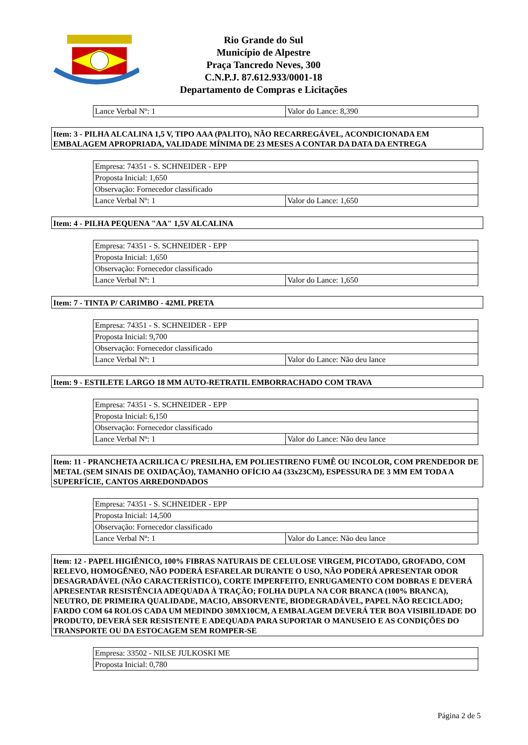Rio Grande do Sul
Município de Alpestre
Praça Tancredo Neves, 300
C.N.P.J. 87.612.933/0001-18
Departamento de Compras e Licitações
| Lance Verbal Nº: 1 | Valor do Lance: 8,390 |
Item: 3 - PILHA ALCALINA 1,5 V, TIPO AAA (PALITO), NÃO RECARREGÁVEL, ACONDICIONADA EM EMBALAGEM APROPRIADA, VALIDADE MÍNIMA DE 23 MESES A CONTAR DA DATA DA ENTREGA
| Empresa: 74351 - S. SCHNEIDER - EPP | |
| Proposta Inicial: 1,650 | |
| Observação: Fornecedor classificado | |
| Lance Verbal Nº: 1 | Valor do Lance: 1,650 |
Item: 4 - PILHA PEQUENA "AA" 1,5V ALCALINA
| Empresa: 74351 - S. SCHNEIDER - EPP | |
| Proposta Inicial: 1,650 | |
| Observação: Fornecedor classificado | |
| Lance Verbal Nº: 1 | Valor do Lance: 1,650 |
Item: 7 - TINTA P/ CARIMBO - 42ML PRETA
| Empresa: 74351 - S. SCHNEIDER - EPP | |
| Proposta Inicial: 9,700 | |
| Observação: Fornecedor classificado | |
| Lance Verbal Nº: 1 | Valor do Lance: Não deu lance |
Item: 9 - ESTILETE LARGO 18 MM AUTO-RETRATIL EMBORRACHADO COM TRAVA
| Empresa: 74351 - S. SCHNEIDER - EPP | |
| Proposta Inicial: 6,150 | |
| Observação: Fornecedor classificado | |
| Lance Verbal Nº: 1 | Valor do Lance: Não deu lance |
Item: 11 - PRANCHETA ACRILICA C/ PRESILHA, EM POLIESTIRENO FUMÊ OU INCOLOR, COM PRENDEDOR DE METAL (SEM SINAIS DE OXIDAÇÃO), TAMANHO OFÍCIO A4 (33x23CM), ESPESSURA DE 3 MM EM TODA A SUPERFÍCIE, CANTOS ARREDONDADOS
| Empresa: 74351 - S. SCHNEIDER - EPP | |
| Proposta Inicial: 14,500 | |
| Observação: Fornecedor classificado | |
| Lance Verbal Nº: 1 | Valor do Lance: Não deu lance |
Item: 12 - PAPEL HIGIÊNICO, 100% FIBRAS NATURAIS DE CELULOSE VIRGEM, PICOTADO, GROFADO, COM RELEVO, HOMOGÊNEO, NÃO PODERÁ ESFARELAR DURANTE O USO, NÃO PODERÁ APRESENTAR ODOR DESAGRADÁVEL (NÃO CARACTERÍSTICO), CORTE IMPERFEITO, ENRUGAMENTO COM DOBRAS E DEVERÁ APRESENTAR RESISTÊNCIA ADEQUADA À TRAÇÃO; FOLHA DUPLA NA COR BRANCA (100% BRANCA), NEUTRO, DE PRIMEIRA QUALIDADE, MACIO, ABSORVENTE, BIODEGRADÁVEL, PAPEL NÃO RECICLADO; FARDO COM 64 ROLOS CADA UM MEDINDO 30MX10CM, A EMBALAGEM DEVERÁ TER BOA VISIBILIDADE DO PRODUTO, DEVERÁ SER RESISTENTE E ADEQUADA PARA SUPORTAR O MANUSEIO E AS CONDIÇÕES DO TRANSPORTE OU DA ESTOCAGEM SEM ROMPER-SE
| Empresa: 33502 - NILSE JULKOSKI ME |
| Proposta Inicial: 0,780 |
Página 2 de 5